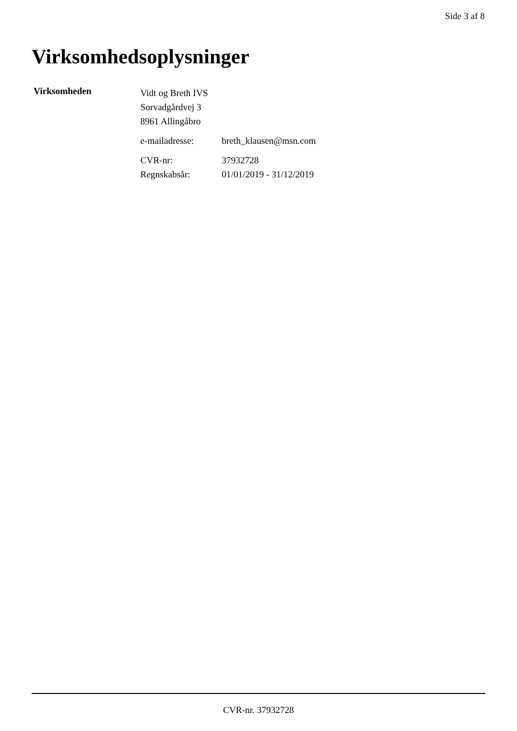Side 3 af 8
Virksomhedsoplysninger
Virksomheden
Vidt og Breth IVS
Sorvadgårdvej 3
8961 Allingåbro
e-mailadresse: breth_klausen@msn.com
CVR-nr: 37932728
Regnskabsår: 01/01/2019 - 31/12/2019
CVR-nr. 37932728